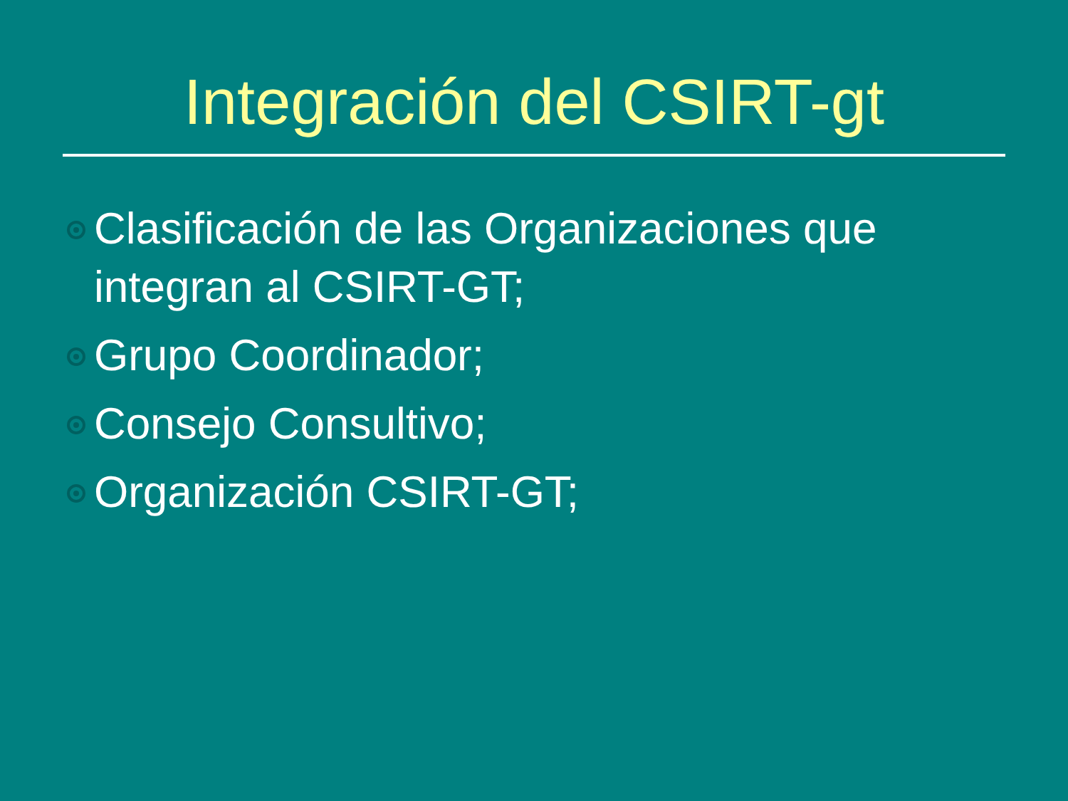Integración del CSIRT-gt
Clasificación de las Organizaciones que integran al CSIRT-GT;
Grupo Coordinador;
Consejo Consultivo;
Organización CSIRT-GT;